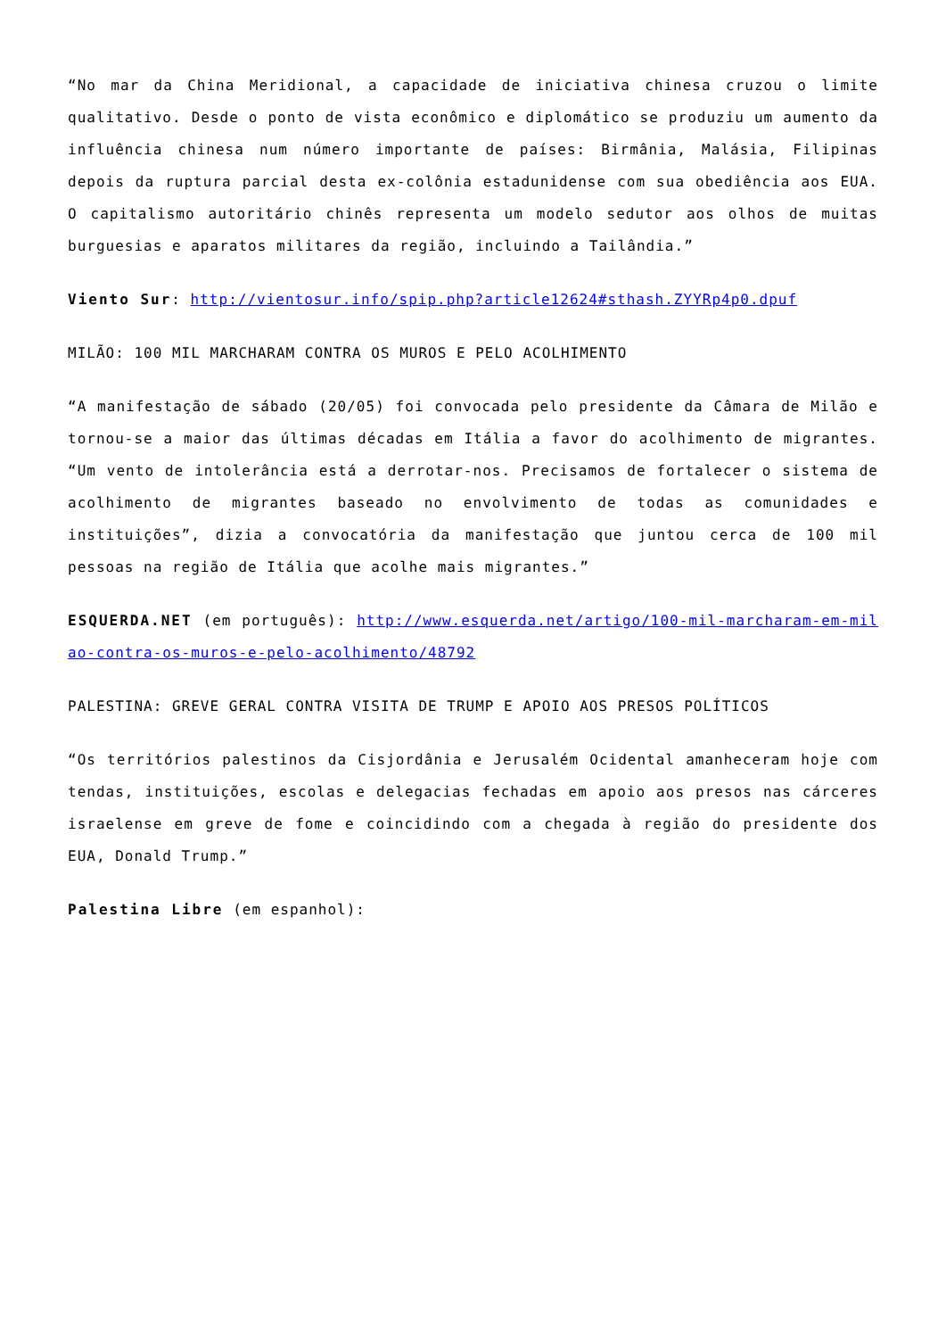“No mar da China Meridional, a capacidade de iniciativa chinesa cruzou o limite qualitativo. Desde o ponto de vista econômico e diplomático se produziu um aumento da influência chinesa num número importante de países: Birmânia, Malásia, Filipinas depois da ruptura parcial desta ex-colônia estadunidense com sua obediência aos EUA. O capitalismo autoritário chinês representa um modelo sedutor aos olhos de muitas burguesias e aparatos militares da região, incluindo a Tailândia.”
Viento Sur: http://vientosur.info/spip.php?article12624#sthash.ZYYRp4p0.dpuf
MILÃO: 100 MIL MARCHARAM CONTRA OS MUROS E PELO ACOLHIMENTO
“A manifestação de sábado (20/05) foi convocada pelo presidente da Câmara de Milão e tornou-se a maior das últimas décadas em Itália a favor do acolhimento de migrantes. “Um vento de intolerância está a derrotar-nos. Precisamos de fortalecer o sistema de acolhimento de migrantes baseado no envolvimento de todas as comunidades e instituições”, dizia a convocatória da manifestação que juntou cerca de 100 mil pessoas na região de Itália que acolhe mais migrantes.”
ESQUERDA.NET (em português): http://www.esquerda.net/artigo/100-mil-marcharam-em-milao-contra-os-muros-e-pelo-acolhimento/48792
PALESTINA: GREVE GERAL CONTRA VISITA DE TRUMP E APOIO AOS PRESOS POLÍTICOS
“Os territórios palestinos da Cisjordânia e Jerusalém Ocidental amanheceram hoje com tendas, instituições, escolas e delegacias fechadas em apoio aos presos nas cárceres israelense em greve de fome e coincidindo com a chegada à região do presidente dos EUA, Donald Trump.”
Palestina Libre (em espanhol):